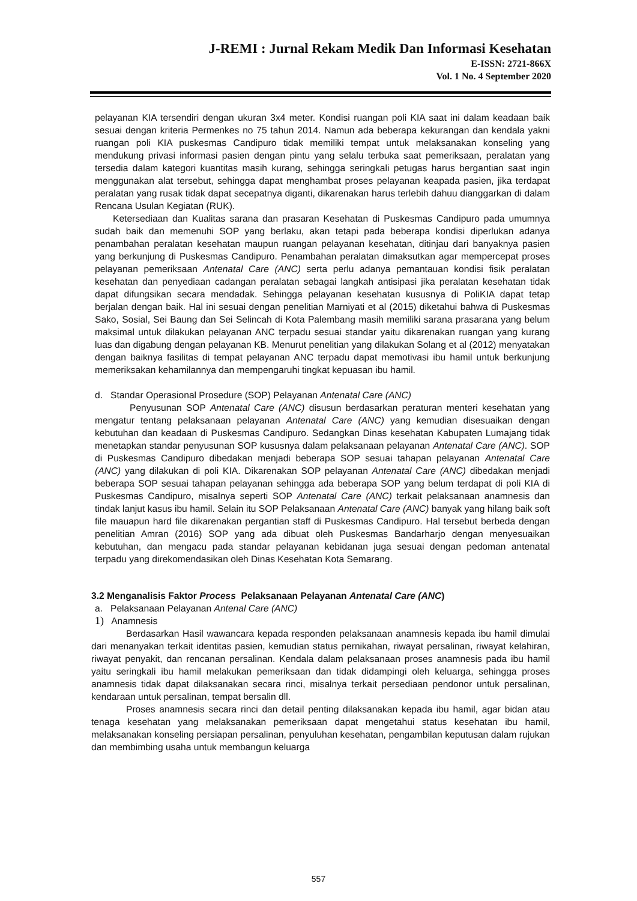J-REMI : Jurnal Rekam Medik Dan Informasi Kesehatan
E-ISSN: 2721-866X
Vol. 1 No. 4 September 2020
pelayanan KIA tersendiri dengan ukuran 3x4 meter. Kondisi ruangan poli KIA saat ini dalam keadaan baik sesuai dengan kriteria Permenkes no 75 tahun 2014. Namun ada beberapa kekurangan dan kendala yakni ruangan poli KIA puskesmas Candipuro tidak memiliki tempat untuk melaksanakan konseling yang mendukung privasi informasi pasien dengan pintu yang selalu terbuka saat pemeriksaan, peralatan yang tersedia dalam kategori kuantitas masih kurang, sehingga seringkali petugas harus bergantian saat ingin menggunakan alat tersebut, sehingga dapat menghambat proses pelayanan keapada pasien, jika terdapat peralatan yang rusak tidak dapat secepatnya diganti, dikarenakan harus terlebih dahuu dianggarkan di dalam Rencana Usulan Kegiatan (RUK).
Ketersediaan dan Kualitas sarana dan prasaran Kesehatan di Puskesmas Candipuro pada umumnya sudah baik dan memenuhi SOP yang berlaku, akan tetapi pada beberapa kondisi diperlukan adanya penambahan peralatan kesehatan maupun ruangan pelayanan kesehatan, ditinjau dari banyaknya pasien yang berkunjung di Puskesmas Candipuro. Penambahan peralatan dimaksutkan agar mempercepat proses pelayanan pemeriksaan Antenatal Care (ANC) serta perlu adanya pemantauan kondisi fisik peralatan kesehatan dan penyediaan cadangan peralatan sebagai langkah antisipasi jika peralatan kesehatan tidak dapat difungsikan secara mendadak. Sehingga pelayanan kesehatan kusus­nya di PoliKIA dapat tetap berjalan dengan baik. Hal ini sesuai dengan penelitian Marniyati et al (2015) diketahui bahwa di Puskesmas Sako, Sosial, Sei Baung dan Sei Selincah di Kota Palembang masih memiliki sarana prasarana yang belum maksimal untuk dilakukan pelayanan ANC terpadu sesuai standar yaitu dikarenakan ruangan yang kurang luas dan digabung dengan pelayanan KB. Menurut penelitian yang dilakukan Solang et al (2012) menyatakan dengan baiknya fasilitas di tempat pelayanan ANC terpadu dapat memotivasi ibu hamil untuk berkunjung memeriksakan kehamilannya dan mempengaruhi tingkat kepuasan ibu hamil.
d. Standar Operasional Prosedure (SOP) Pelayanan Antenatal Care (ANC)
Penyusunan SOP Antenatal Care (ANC) disusun berdasarkan peraturan menteri kesehatan yang mengatur tentang pelaksanaan pelayanan Antenatal Care (ANC) yang kemudian disesuaikan dengan kebutuhan dan keadaan di Puskesmas Candipuro. Sedangkan Dinas kesehatan Kabupaten Lumajang tidak menetapkan standar penyusunan SOP kususnya dalam pelaksanaan pelayanan Antenatal Care (ANC). SOP di Puskesmas Candipuro dibedakan menjadi beberapa SOP sesuai tahapan pelayanan Antenatal Care (ANC) yang dilakukan di poli KIA. Dikarenakan SOP pelayanan Antenatal Care (ANC) dibedakan menjadi beberapa SOP sesuai tahapan pelayanan sehingga ada beberapa SOP yang belum terdapat di poli KIA di Puskesmas Candipuro, misalnya seperti SOP Antenatal Care (ANC) terkait pelaksanaan anamnesis dan tindak lanjut kasus ibu hamil. Selain itu SOP Pelaksanaan Antenatal Care (ANC) banyak yang hilang baik soft file mauapun hard file dikarenakan pergantian staff di Puskesmas Candipuro. Hal tersebut berbeda dengan penelitian Amran (2016) SOP yang ada dibuat oleh Puskesmas Bandarharjo dengan menyesuaikan kebutuhan, dan mengacu pada standar pelayanan kebidanan juga sesuai dengan pedoman antenatal terpadu yang direkomendasikan oleh Dinas Kesehatan Kota Semarang.
3.2 Menganalisis Faktor Process Pelaksanaan Pelayanan Antenatal Care (ANC)
a. Pelaksanaan Pelayanan Antenal Care (ANC)
1) Anamnesis
Berdasarkan Hasil wawancara kepada responden pelaksanaan anamnesis kepada ibu hamil dimulai dari menanyakan terkait identitas pasien, kemudian status pernikahan, riwayat persalinan, riwayat kelahiran, riwayat penyakit, dan rencanan persalinan. Kendala dalam pelaksanaan proses anamnesis pada ibu hamil yaitu seringkali ibu hamil melakukan pemeriksaan dan tidak didampingi oleh keluarga, sehingga proses anamnesis tidak dapat dilaksanakan secara rinci, misalnya terkait persediaan pendonor untuk persalinan, kendaraan untuk persalinan, tempat bersalin dll.
Proses anamnesis secara rinci dan detail penting dilaksanakan kepada ibu hamil, agar bidan atau tenaga kesehatan yang melaksanakan pemeriksaan dapat mengetahui status kesehatan ibu hamil, melaksanakan konseling persiapan persalinan, penyuluhan kesehatan, pengambilan keputusan dalam rujukan dan membimbing usaha untuk membangun keluarga
557